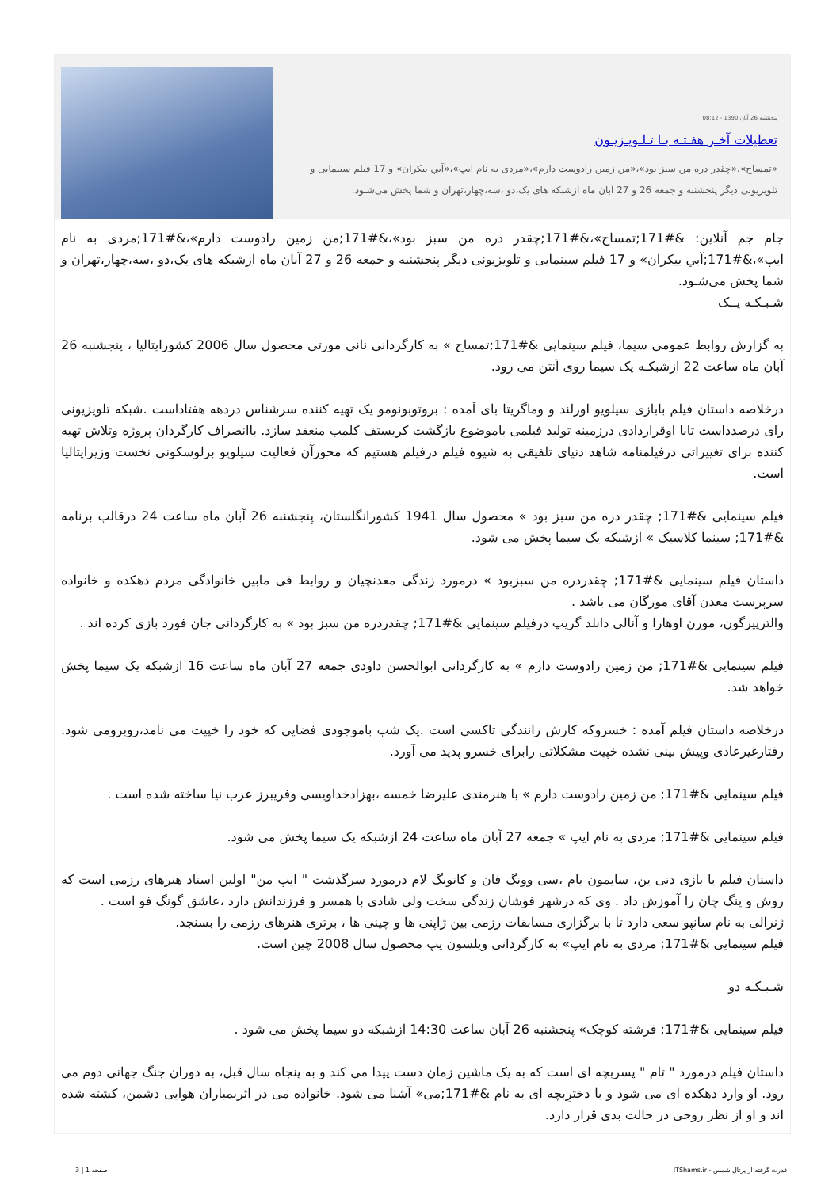پنجشنبه 26 آبان 1390 - 08:12
تعطیلات آخـر هفـتـه بـا تـلـویـزیـون
«تمساح»،«چقدر دره من سبز بود»،«من زمین رادوست دارم»،«مردی به نام ایپ»،«آبي بیکران» و 17 فیلم سینمایی و تلویزیونی دیگر پنجشنبه و جمعه 26 و 27 آبان ماه ازشبکه های یک،دو ،سه،چهار،تهران و شما پخش می‌شـود.
جام جم آنلاین: &#171;تمساح»،&#171;چقدر دره من سبز بود»،&#171;من زمین رادوست دارم»،&#171;مردی به نام ایپ»،&#171;آبي بیکران» و 17 فیلم سینمایی و تلویزیونی دیگر پنجشنبه و جمعه 26 و 27 آبان ماه ازشبکه های یک،دو ،سه،چهار،تهران و شما پخش می‌شـود.
شـبـکـه یــک
به گزارش روابط عمومی سیما، فیلم سینمایی &#171;تمساح » به کارگردانی نانی مورتی محصول سال 2006 کشورایتالیا ، پنجشنبه 26 آبان ماه ساعت 22 ازشبکـه یک سیما روی آنتن می رود.
درخلاصه داستان فیلم بابازی سیلویو اورلند و وماگریتا بای آمده : بروتوبونومو یک تهیه کننده سرشناس دردهه هفتاداست .شبکه تلویزیونی رای درصدداست تابا اوقراردادی درزمینه تولید فیلمی باموضوع بازگشت کریستف کلمب منعقد سازد. باانصراف کارگردان پروژه وتلاش تهیه کننده برای تغییراتی درفیلمنامه شاهد دنیای تلفیقی به شیوه فیلم درفیلم هستیم که محورآن فعالیت سیلویو برلوسکونی نخست وزیرایتالیا است.
فیلم سینمایی &#171; چقدر دره من سبز بود » محصول سال 1941 کشورانگلستان، پنجشنبه 26 آبان ماه ساعت 24 درقالب برنامه &#171; سینما کلاسیک » ازشبکه یک سیما پخش می شود.
داستان فیلم سینمایی &#171; چقدردره من سبزبود » درمورد زندگی معدنچیان و روابط فی مابین خانوادگی مردم دهکده و خانواده سرپرست معدن آقای مورگان می باشد .
والترپیرگون، مورن اوهارا و آنالی دانلد گریپ درفیلم سینمایی &#171; چقدردره من سبز بود » به کارگردانی جان فورد بازی کرده اند .
فیلم سینمایی &#171; من زمین رادوست دارم » به کارگردانی ابوالحسن داودی جمعه 27 آبان ماه ساعت 16 ازشبکه یک سیما پخش خواهد شد.
درخلاصه داستان فیلم آمده : خسروکه کارش رانندگی تاکسی است .یک شب باموجودی فضایی که خود را خپیت می نامد،روبرومی شود. رفتارغیرعادی وپیش بینی نشده خپیت مشکلاتی رابرای خسرو پدید می آورد.
فیلم سینمایی &#171; من زمین رادوست دارم » با هنرمندی علیرضا خمسه ،بهزادخداویسی وفریبرز عرب نیا ساخته شده است .
فیلم سینمایی &#171; مردی به نام ایپ » جمعه 27 آبان ماه ساعت 24 ازشبکه یک سیما پخش می شود.
داستان فیلم با بازی دنی ین، سایمون یام ،سی وونگ فان و کاتونگ لام درمورد سرگذشت " ایپ من" اولین استاد هنرهای رزمی است که روش و ینگ چان را آموزش داد . وی که درشهر فوشان زندگی سخت ولی شادی با همسر و فرزندانش دارد ،عاشق گونگ فو است .
ژنرالی به نام سانپو سعی دارد تا با برگزاری مسابقات رزمی بین ژاپنی ها و چینی ها ، برتری هنرهای رزمی را بسنجد.
فیلم سینمایی &#171; مردی به نام ایپ» به کارگردانی ویلسون یپ محصول سال 2008 چین است.
شـبـکـه دو
فیلم سینمایی &#171; فرشته کوچک» پنجشنبه 26 آبان ساعت 14:30 ازشبکه دو سیما پخش می شود .
داستان فیلم درمورد " تام " پسربچه ای است که به یک ماشین زمان دست پیدا می کند و به پنجاه سال قبل، به دوران جنگ جهانی دوم می رود. او وارد دهکده ای می شود و با دخترِبچه ای به نام &#171;می» آشنا می شود. خانواده می در اثربمباران هوایی دشمن، کشته شده اند و او از نظر روحی در حالت بدی قرار دارد.
قدرت گرفته از پرتال شمس - ITShams.ir صفحه 1 | 3